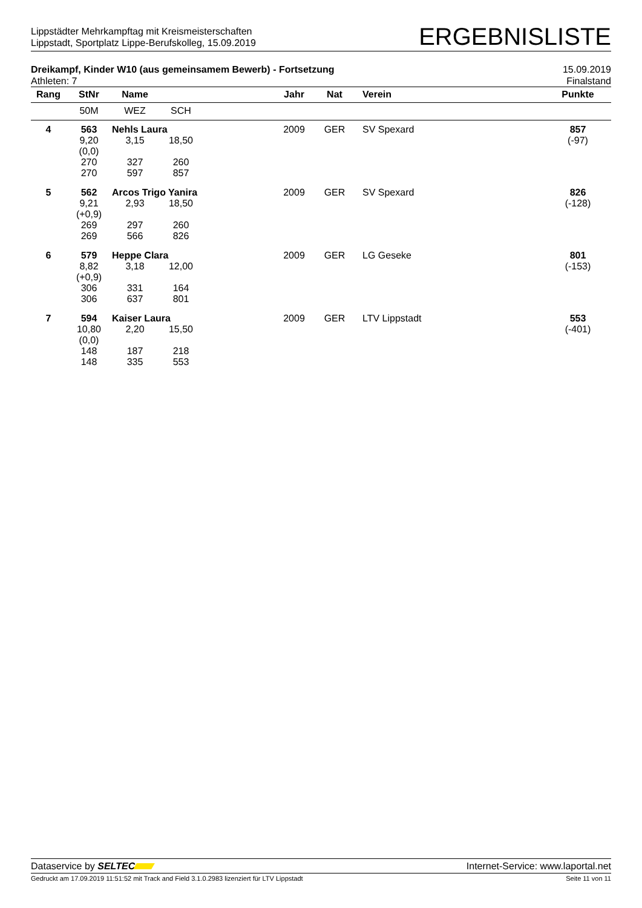Lippstädter Mehrkampftag mit Kreismeisterschaften
Lippstadt, Sportplatz Lippe-Berufskolleg, 15.09.2019
ERGEBNISLISTE
Dreikampf, Kinder W10 (aus gemeinsamem Bewerb) - Fortsetzung
Athleten: 7
15.09.2019
Finalstand
| Rang | StNr | Name | | | Jahr | Nat | Verein | Punkte |
| --- | --- | --- | --- | --- | --- | --- | --- | --- |
| | 50M | WEZ | SCH | | | | | |
| 4 | 563 | Nehls Laura | | | 2009 | GER | SV Spexard | 857 |
| | 9,20 (0,0) 270 270 | 3,15 327 597 | 18,50 260 857 | | | | | (-97) |
| 5 | 562 | Arcos Trigo Yanira | | | 2009 | GER | SV Spexard | 826 |
| | 9,21 (+0,9) 269 269 | 2,93 297 566 | 18,50 260 826 | | | | | (-128) |
| 6 | 579 | Heppe Clara | | | 2009 | GER | LG Geseke | 801 |
| | 8,82 (+0,9) 306 306 | 3,18 331 637 | 12,00 164 801 | | | | | (-153) |
| 7 | 594 | Kaiser Laura | | | 2009 | GER | LTV Lippstadt | 553 |
| | 10,80 (0,0) 148 148 | 2,20 187 335 | 15,50 218 553 | | | | | (-401) |
Dataservice by SELTEC Internet-Service: www.laportal.net
Gedruckt am 17.09.2019 11:51:52 mit Track and Field 3.1.0.2983 lizenziert für LTV Lippstadt
Seite 11 von 11